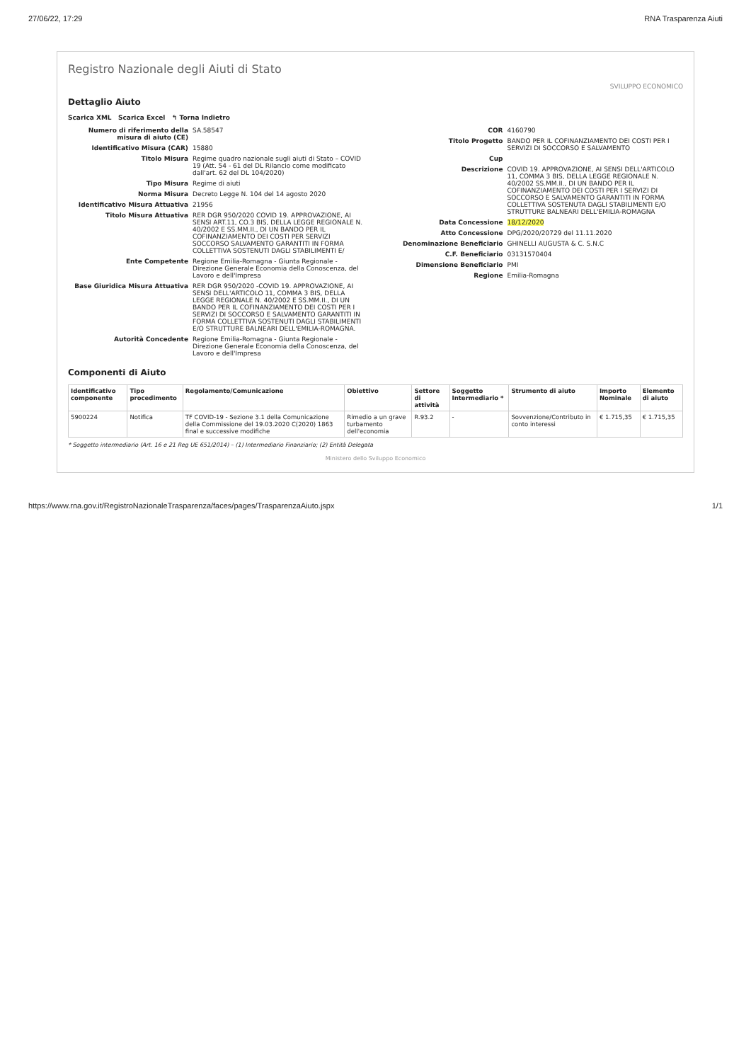27/06/22, 17:29 RNA Trasparenza Aiuti
Registro Nazionale degli Aiuti di Stato
SVILUPPO ECONOMICO
Dettaglio Aiuto
Scarica XML Scarica Excel ↰ Torna Indietro
Numero di riferimento della misura di aiuto (CE) SA.58547
Identificativo Misura (CAR) 15880
Titolo Misura Regime quadro nazionale sugli aiuti di Stato – COVID 19 (Att. 54 - 61 del DL Rilancio come modificato dall'art. 62 del DL 104/2020)
Tipo Misura Regime di aiuti
Norma Misura Decreto Legge N. 104 del 14 agosto 2020
Identificativo Misura Attuativa 21956
Titolo Misura Attuativa RER DGR 950/2020 COVID 19. APPROVAZIONE, AI SENSI ART.11, CO.3 BIS, DELLA LEGGE REGIONALE N. 40/2002 E SS.MM.II., DI UN BANDO PER IL COFINANZIAMENTO DEI COSTI PER SERVIZI SOCCORSO SALVAMENTO GARANTITI IN FORMA COLLETTIVA SOSTENUTI DAGLI STABILIMENTI E/
Ente Competente Regione Emilia-Romagna - Giunta Regionale - Direzione Generale Economia della Conoscenza, del Lavoro e dell'Impresa
Base Giuridica Misura Attuativa RER DGR 950/2020 -COVID 19. APPROVAZIONE, AI SENSI DELL'ARTICOLO 11, COMMA 3 BIS, DELLA LEGGE REGIONALE N. 40/2002 E SS.MM.II., DI UN BANDO PER IL COFINANZIAMENTO DEI COSTI PER I SERVIZI DI SOCCORSO E SALVAMENTO GARANTITI IN FORMA COLLETTIVA SOSTENUTI DAGLI STABILIMENTI E/O STRUTTURE BALNEARI DELL'EMILIA-ROMAGNA.
Autorità Concedente Regione Emilia-Romagna - Giunta Regionale - Direzione Generale Economia della Conoscenza, del Lavoro e dell'Impresa
COR 4160790
Titolo Progetto BANDO PER IL COFINANZIAMENTO DEI COSTI PER I SERVIZI DI SOCCORSO E SALVAMENTO
Cup
Descrizione COVID 19. APPROVAZIONE, AI SENSI DELL'ARTICOLO 11, COMMA 3 BIS, DELLA LEGGE REGIONALE N. 40/2002 SS.MM.II., DI UN BANDO PER IL COFINANZIAMENTO DEI COSTI PER I SERVIZI DI SOCCORSO E SALVAMENTO GARANTITI IN FORMA COLLETTIVA SOSTENUTA DAGLI STABILIMENTI E/O STRUTTURE BALNEARI DELL'EMILIA-ROMAGNA
Data Concessione 18/12/2020
Atto Concessione DPG/2020/20729 del 11.11.2020
Denominazione Beneficiario GHINELLI AUGUSTA & C. S.N.C
C.F. Beneficiario 03131570404
Dimensione Beneficiario PMI
Regione Emilia-Romagna
Componenti di Aiuto
| Identificativo componente | Tipo procedimento | Regolamento/Comunicazione | Obiettivo | Settore di attività | Soggetto Intermediario * | Strumento di aiuto | Importo Nominale | Elemento di aiuto |
| --- | --- | --- | --- | --- | --- | --- | --- | --- |
| 5900224 | Notifica | TF COVID-19 - Sezione 3.1 della Comunicazione della Commissione del 19.03.2020 C(2020) 1863 final e successive modifiche | Rimedio a un grave turbamento dell'economia | R.93.2 | - | Sovvenzione/Contributo in conto interessi | € 1.715,35 | € 1.715,35 |
* Soggetto intermediario (Art. 16 e 21 Reg UE 651/2014) – (1) Intermediario Finanziario; (2) Entità Delegata
Ministero dello Sviluppo Economico
https://www.rna.gov.it/RegistroNazionaleTrasparenza/faces/pages/TrasparenzaAiuto.jspx 1/1